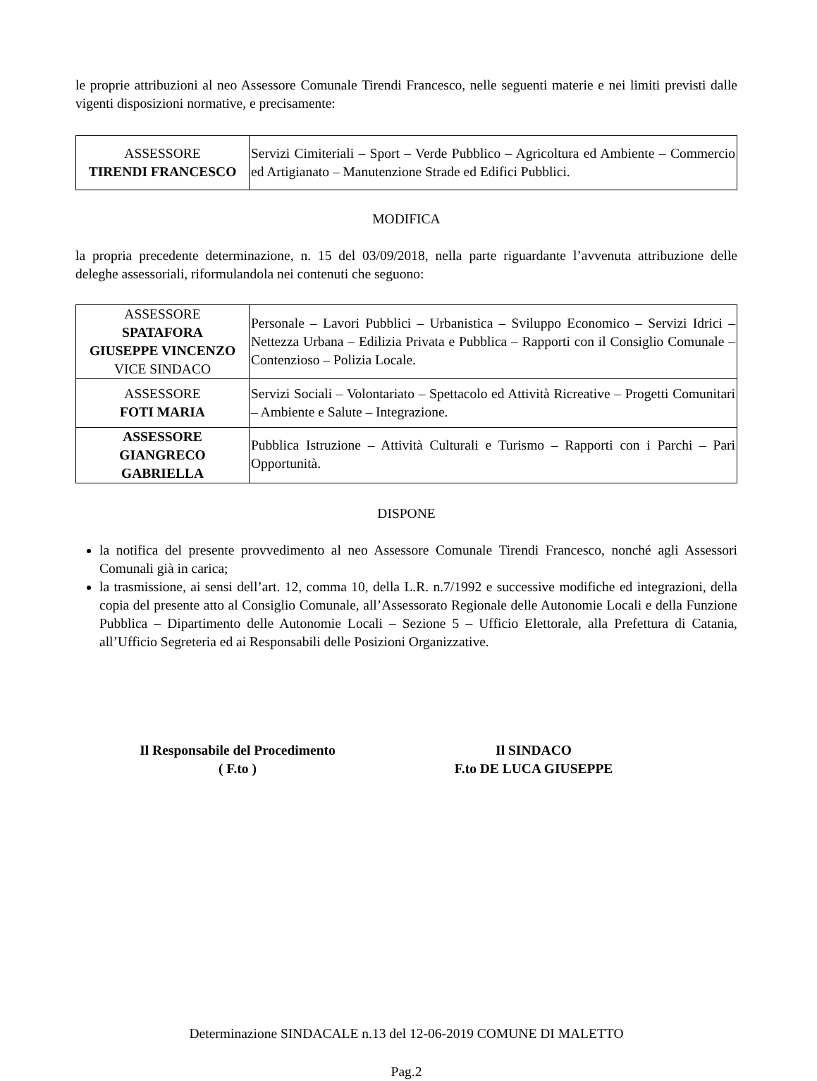le proprie attribuzioni al neo Assessore Comunale Tirendi Francesco, nelle seguenti materie e nei limiti previsti dalle vigenti disposizioni normative, e precisamente:
| ASSESSORE TIRENDI FRANCESCO | Servizi Cimiteriali – Sport – Verde Pubblico – Agricoltura ed Ambiente – Commercio ed Artigianato – Manutenzione Strade ed Edifici Pubblici. |
MODIFICA
la propria precedente determinazione, n. 15 del 03/09/2018, nella parte riguardante l’avvenuta attribuzione delle deleghe assessoriali, riformulandola nei contenuti che seguono:
| ASSESSORE SPATAFORA GIUSEPPE VINCENZO VICE SINDACO | Personale – Lavori Pubblici – Urbanistica – Sviluppo Economico – Servizi Idrici – Nettezza Urbana – Edilizia Privata e Pubblica – Rapporti con il Consiglio Comunale – Contenzioso – Polizia Locale. |
| ASSESSORE FOTI MARIA | Servizi Sociali – Volontariato – Spettacolo ed Attività Ricreative – Progetti Comunitari – Ambiente e Salute – Integrazione. |
| ASSESSORE GIANGRECO GABRIELLA | Pubblica Istruzione – Attività Culturali e Turismo – Rapporti con i Parchi – Pari Opportunità. |
DISPONE
la notifica del presente provvedimento al neo Assessore Comunale Tirendi Francesco, nonché agli Assessori Comunali già in carica;
la trasmissione, ai sensi dell’art. 12, comma 10, della L.R. n.7/1992 e successive modifiche ed integrazioni, della copia del presente atto al Consiglio Comunale, all’Assessorato Regionale delle Autonomie Locali e della Funzione Pubblica – Dipartimento delle Autonomie Locali – Sezione 5 – Ufficio Elettorale, alla Prefettura di Catania, all’Ufficio Segreteria ed ai Responsabili delle Posizioni Organizzative.
Il Responsabile del Procedimento
( F.to )
Il SINDACO
F.to DE LUCA GIUSEPPE
Determinazione SINDACALE n.13 del 12-06-2019 COMUNE DI MALETTO
Pag.2